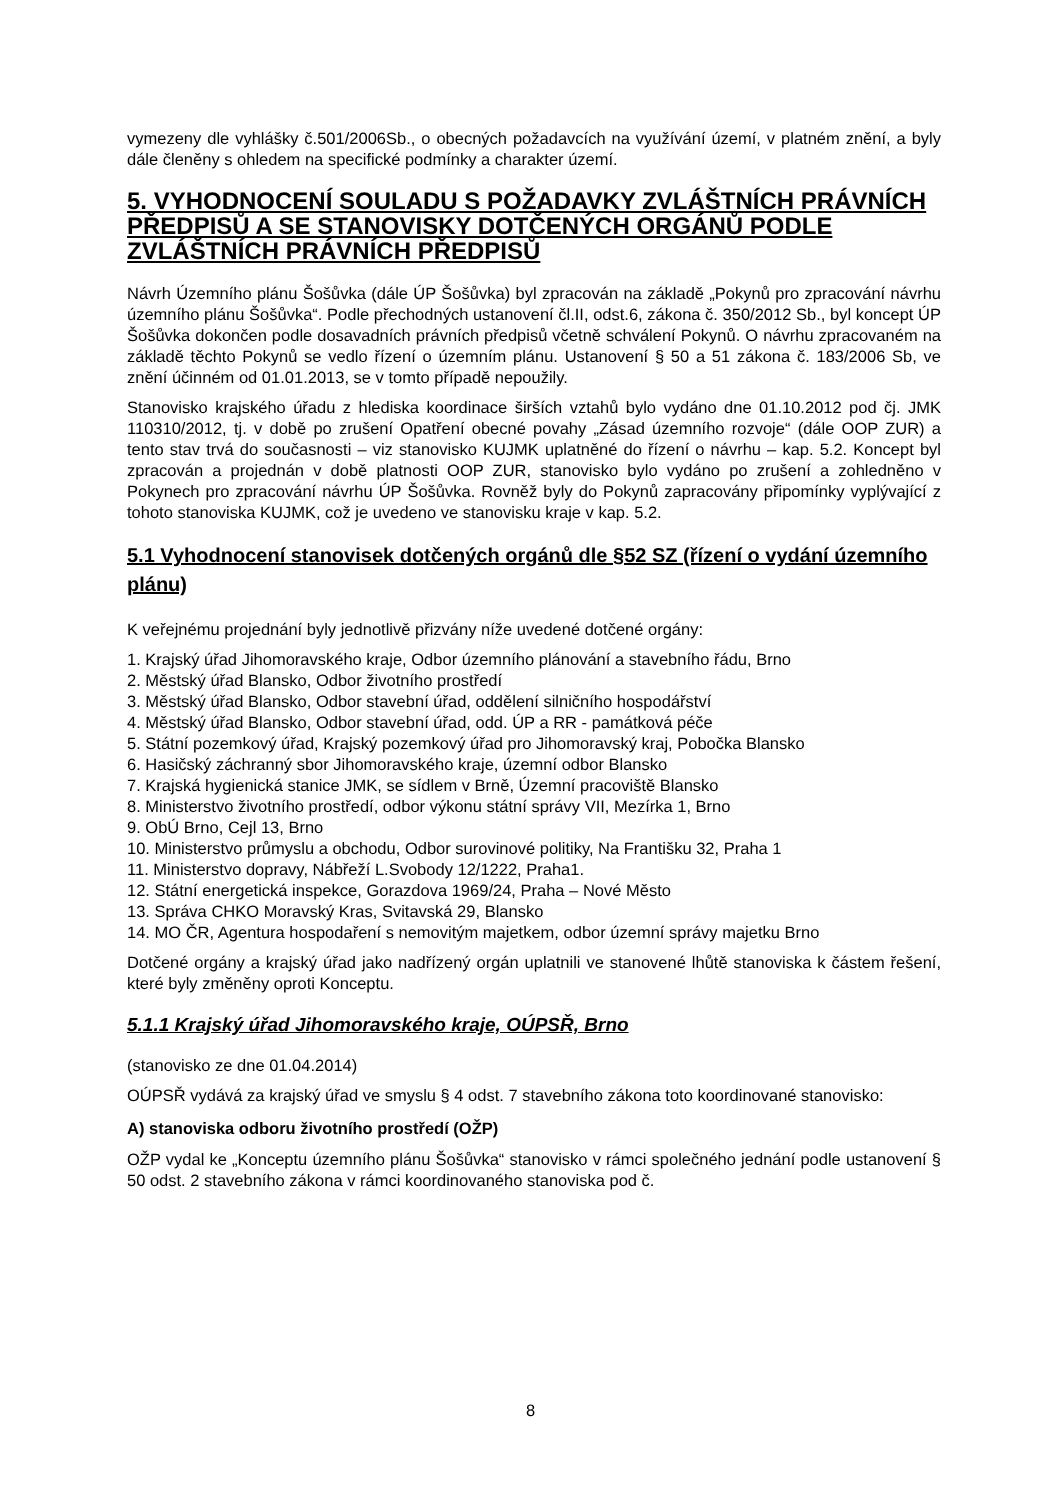vymezeny dle vyhlášky č.501/2006Sb., o obecných požadavcích na využívání území, v platném znění, a byly dále členěny s ohledem na specifické podmínky a charakter území.
5. VYHODNOCENÍ SOULADU S POŽADAVKY ZVLÁŠTNÍCH PRÁVNÍCH PŘEDPISŮ A SE STANOVISKY DOTČENÝCH ORGÁNŮ PODLE ZVLÁŠTNÍCH PRÁVNÍCH PŘEDPISŮ
Návrh Územního plánu Šošůvka (dále ÚP Šošůvka) byl zpracován na základě „Pokynů pro zpracování návrhu územního plánu Šošůvka“. Podle přechodných ustanovení čl.II, odst.6, zákona č. 350/2012 Sb., byl koncept ÚP Šošůvka dokončen podle dosavadních právních předpisů včetně schválení Pokynů. O návrhu zpracovaném na základě těchto Pokynů se vedlo řízení o územním plánu. Ustanovení § 50 a 51 zákona č. 183/2006 Sb, ve znění účinném od 01.01.2013, se v tomto případě nepoužily.
Stanovisko krajského úřadu z hlediska koordinace širších vztahů bylo vydáno dne 01.10.2012 pod čj. JMK 110310/2012, tj. v době po zrušení Opatření obecné povahy „Zásad územního rozvoje“ (dále OOP ZUR) a tento stav trvá do současnosti – viz stanovisko KUJMK uplatněné do řízení o návrhu – kap. 5.2. Koncept byl zpracován a projednán v době platnosti OOP ZUR, stanovisko bylo vydáno po zrušení a zohledněno v Pokynech pro zpracování návrhu ÚP Šošůvka. Rovněž byly do Pokynů zapracovány připomínky vyplývající z tohoto stanoviska KUJMK, což je uvedeno ve stanovisku kraje v kap. 5.2.
5.1 Vyhodnocení stanovisek dotčených orgánů dle §52 SZ (řízení o vydání územního plánu)
K veřejnému projednání byly jednotlivě přizvány níže uvedené dotčené orgány:
1. Krajský úřad Jihomoravského kraje, Odbor územního plánování a stavebního řádu, Brno
2. Městský úřad Blansko, Odbor životního prostředí
3. Městský úřad Blansko, Odbor stavební úřad, oddělení silničního hospodářství
4. Městský úřad Blansko, Odbor stavební úřad, odd. ÚP a RR - památková péče
5. Státní pozemkový úřad, Krajský pozemkový úřad pro Jihomoravský kraj, Pobočka Blansko
6. Hasičský záchranný sbor Jihomoravského kraje, územní odbor Blansko
7. Krajská hygienická stanice JMK, se sídlem v Brně, Územní pracoviště Blansko
8. Ministerstvo životního prostředí, odbor výkonu státní správy VII, Mezírka 1, Brno
9. ObÚ Brno, Cejl 13, Brno
10. Ministerstvo průmyslu a obchodu, Odbor surovinové politiky, Na Františku 32, Praha 1
11. Ministerstvo dopravy, Nábřeží L.Svobody 12/1222, Praha1.
12. Státní energetická inspekce, Gorazdova 1969/24, Praha – Nové Město
13. Správa CHKO Moravský Kras, Svitavská 29, Blansko
14. MO ČR, Agentura hospodaření s nemovitým majetkem, odbor územní správy majetku Brno
Dotčené orgány a krajský úřad jako nadřízený orgán uplatnili ve stanovené lhůtě stanoviska k částem řešení, které byly změněny oproti Konceptu.
5.1.1 Krajský úřad Jihomoravského kraje, OÚPSŘ, Brno
(stanovisko ze dne 01.04.2014)
OÚPSŘ vydává za krajský úřad ve smyslu § 4 odst. 7 stavebního zákona toto koordinované stanovisko:
A) stanoviska odboru životního prostředí (OŽP)
OŽP vydal ke „Konceptu územního plánu Šošůvka“ stanovisko v rámci společného jednání podle ustanovení § 50 odst. 2 stavebního zákona v rámci koordinovaného stanoviska pod č.
8